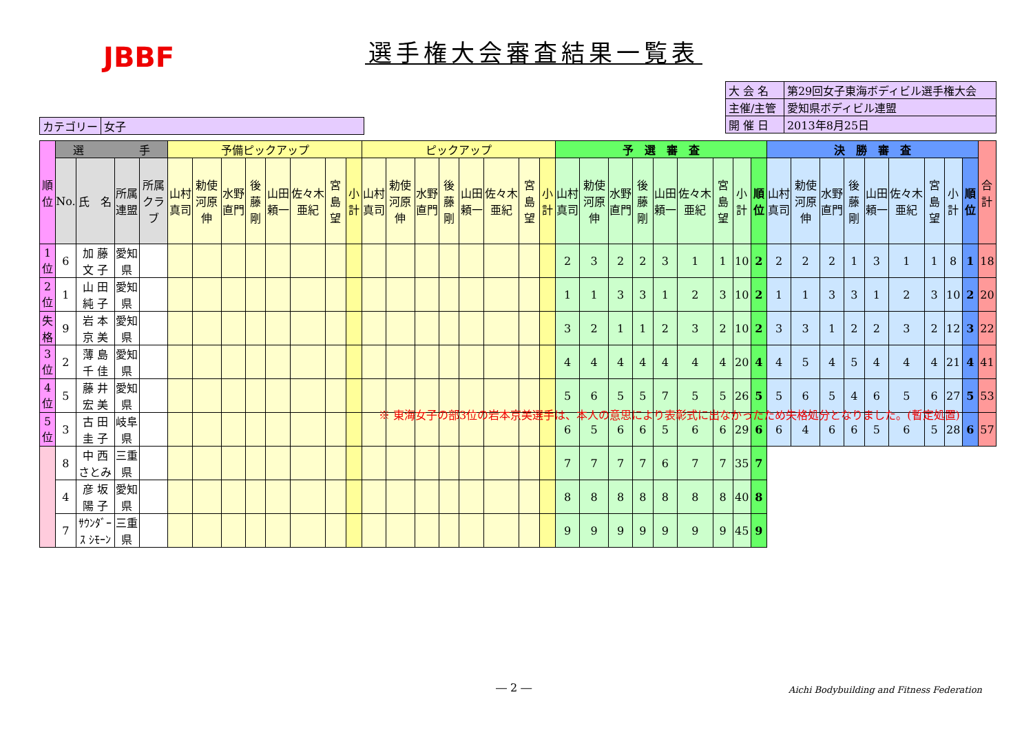JBBF
選手権大会審査結果一覧表
| 大 会 名 | 第29回女子東海ボディビル選手権大会 |
| 主催/主管 | 愛知県ボディビル連盟 |
| 開 催 日 | 2013年8月25日 |
| カテゴリー | 女子 |
| 順位 | 選 手 | | | | 予備ピックアップ | | | | | | | | ピックアップ | | | | | | | | 予 選 審 査 | | | | | | | | | 決 勝 審 査 | | | | | | | | | 合計 |
| --- | --- | --- | --- | --- | --- | --- | --- | --- | --- | --- | --- | --- | --- | --- | --- | --- | --- | --- | --- | --- | --- | --- | --- | --- | --- | --- | --- | --- | --- | --- | --- | --- | --- | --- | --- | --- | --- | --- | --- |
| | No. | 氏 名 | 所属連盟 | 所属クラブ | 山村真司 | 勅使河原伸 | 水野直門 | 後藤剛 | 山田頼一 | 佐々木亜紀 | 宮島望 | 小計 | 山村真司 | 勅使河原伸 | 水野直門 | 後藤剛 | 山田頼一 | 佐々木亜紀 | 宮島望 | 小計 | 山村真司 | 勅使河原伸 | 水野直門 | 後藤剛 | 山田頼一 | 佐々木亜紀 | 宮島望 | 小計 | 順位 | 山村真司 | 勅使河原伸 | 水野直門 | 後藤剛 | 山田頼一 | 佐々木亜紀 | 宮島望 | 小計 | 順位 | |
| 1位 | 6 | 加 藤 文 子 | 愛知県 | | | | | | | | | | | | | | | | | | 2 | 3 | 2 | 2 | 3 | 1 | 1 | 10 | 2 | 2 | 2 | 2 | 1 | 3 | 1 | 1 | 8 | 1 | 18 |
| 2位 | 1 | 山 田 純 子 | 愛知県 | | | | | | | | | | | | | | | | | | 1 | 1 | 3 | 3 | 1 | 2 | 3 | 10 | 2 | 1 | 1 | 3 | 3 | 1 | 2 | 3 | 10 | 2 | 20 |
| 失格 | 9 | 岩 本 京 美 | 愛知県 | | | | | | | | | | | | | | | | | | 3 | 2 | 1 | 1 | 2 | 3 | 2 | 10 | 2 | 3 | 3 | 1 | 2 | 2 | 3 | 2 | 12 | 3 | 22 |
| 3位 | 2 | 薄 島 千 佳 | 愛知県 | | | | | | | | | | | | | | | | | | 4 | 4 | 4 | 4 | 4 | 4 | 4 | 20 | 4 | 4 | 5 | 4 | 5 | 4 | 4 | 4 | 21 | 4 | 41 |
| 4位 | 5 | 藤 井 宏 美 | 愛知県 | | | | | | | | | | | | | | | | | | 5 | 6 | 5 | 5 | 7 | 5 | 5 | 26 | 5 | 5 | 6 | 5 | 4 | 6 | 5 | 6 | 27 | 5 | 53 |
| 5位 | 3 | 古 田 圭 子 | 岐阜県 | | | | | | | | | | | | | | | | | | 6 | 5 | 6 | 6 | 5 | 6 | 6 | 29 | 6 | 6 | 4 | 6 | 6 | 5 | 6 | 5 | 28 | 6 | 57 |
| | 8 | 中 西 さとみ | 三重県 | | | | | | | | | | | | | | | | | | 7 | 7 | 7 | 7 | 6 | 7 | 7 | 35 | 7 | | | | | | | | | | |
| | 4 | 彦 坂 陽 子 | 愛知県 | | | | | | | | | | | | | | | | | | 8 | 8 | 8 | 8 | 8 | 8 | 8 | 40 | 8 | | | | | | | | | | |
| | 7 | ｻｳﾝﾀﾞｰｽ ｼﾓｰﾝ | 三重県 | | | | | | | | | | | | | | | | | | 9 | 9 | 9 | 9 | 9 | 9 | 9 | 45 | 9 | | | | | | | | | | |
※ 東海女子の部3位の岩本京美選手は、本人の意思により表彰式に出なかったため失格処分となりました。(暫定処置)
― 2 ―
Aichi Bodybuilding and Fitness Federation